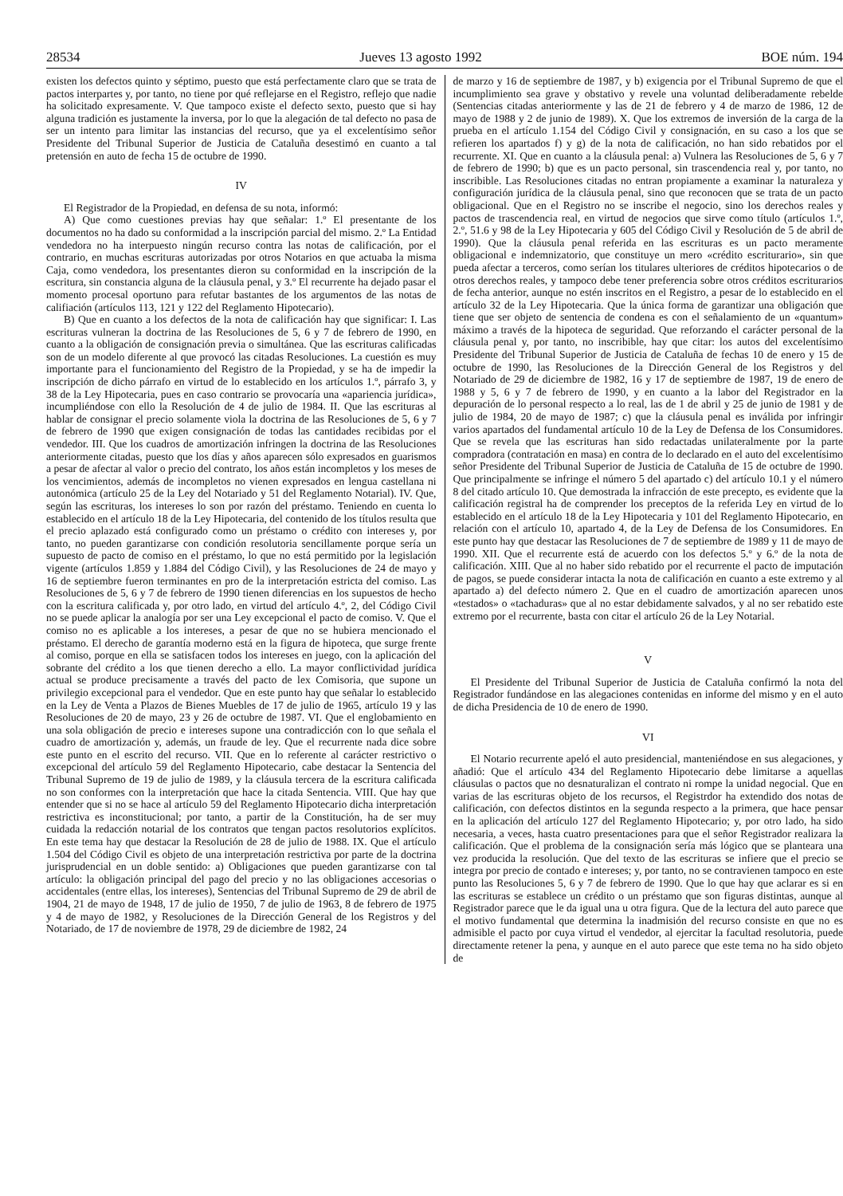28534 Jueves 13 agosto 1992 BOE núm. 194
existen los defectos quinto y séptimo, puesto que está perfectamente claro que se trata de pactos interpartes y, por tanto, no tiene por qué reflejarse en el Registro, reflejo que nadie ha solicitado expresamente. V. Que tampoco existe el defecto sexto, puesto que si hay alguna tradición es justamente la inversa, por lo que la alegación de tal defecto no pasa de ser un intento para limitar las instancias del recurso, que ya el excelentísimo señor Presidente del Tribunal Superior de Justicia de Cataluña desestimó en cuanto a tal pretensión en auto de fecha 15 de octubre de 1990.
IV
El Registrador de la Propiedad, en defensa de su nota, informó:
A) Que como cuestiones previas hay que señalar: 1.º El presentante de los documentos no ha dado su conformidad a la inscripción parcial del mismo. 2.º La Entidad vendedora no ha interpuesto ningún recurso contra las notas de calificación, por el contrario, en muchas escrituras autorizadas por otros Notarios en que actuaba la misma Caja, como vendedora, los presentantes dieron su conformidad en la inscripción de la escritura, sin constancia alguna de la cláusula penal, y 3.º El recurrente ha dejado pasar el momento procesal oportuno para refutar bastantes de los argumentos de las notas de califiación (artículos 113, 121 y 122 del Reglamento Hipotecario).
B) Que en cuanto a los defectos de la nota de calificación hay que significar: I. Las escrituras vulneran la doctrina de las Resoluciones de 5, 6 y 7 de febrero de 1990, en cuanto a la obligación de consignación previa o simultánea. Que las escrituras calificadas son de un modelo diferente al que provocó las citadas Resoluciones. La cuestión es muy importante para el funcionamiento del Registro de la Propiedad, y se ha de impedir la inscripción de dicho párrafo en virtud de lo establecido en los artículos 1.º, párrafo 3, y 38 de la Ley Hipotecaria, pues en caso contrario se provocaría una «apariencia jurídica», incumpliéndose con ello la Resolución de 4 de julio de 1984. II. Que las escrituras al hablar de consignar el precio solamente viola la doctrina de las Resoluciones de 5, 6 y 7 de febrero de 1990 que exigen consignación de todas las cantidades recibidas por el vendedor. III. Que los cuadros de amortización infringen la doctrina de las Resoluciones anteriormente citadas, puesto que los días y años aparecen sólo expresados en guarismos a pesar de afectar al valor o precio del contrato, los años están incompletos y los meses de los vencimientos, además de incompletos no vienen expresados en lengua castellana ni autonómica (artículo 25 de la Ley del Notariado y 51 del Reglamento Notarial). IV. Que, según las escrituras, los intereses lo son por razón del préstamo. Teniendo en cuenta lo establecido en el artículo 18 de la Ley Hipotecaria, del contenido de los títulos resulta que el precio aplazado está configurado como un préstamo o crédito con intereses y, por tanto, no pueden garantizarse con condición resolutoria sencillamente porque sería un supuesto de pacto de comiso en el préstamo, lo que no está permitido por la legislación vigente (artículos 1.859 y 1.884 del Código Civil), y las Resoluciones de 24 de mayo y 16 de septiembre fueron terminantes en pro de la interpretación estricta del comiso. Las Resoluciones de 5, 6 y 7 de febrero de 1990 tienen diferencias en los supuestos de hecho con la escritura calificada y, por otro lado, en virtud del artículo 4.º, 2, del Código Civil no se puede aplicar la analogía por ser una Ley excepcional el pacto de comiso. V. Que el comiso no es aplicable a los intereses, a pesar de que no se hubiera mencionado el préstamo. El derecho de garantía moderno está en la figura de hipoteca, que surge frente al comiso, porque en ella se satisfacen todos los intereses en juego, con la aplicación del sobrante del crédito a los que tienen derecho a ello. La mayor conflictividad jurídica actual se produce precisamente a través del pacto de lex Comisoria, que supone un privilegio excepcional para el vendedor. Que en este punto hay que señalar lo establecido en la Ley de Venta a Plazos de Bienes Muebles de 17 de julio de 1965, artículo 19 y las Resoluciones de 20 de mayo, 23 y 26 de octubre de 1987. VI. Que el englobamiento en una sola obligación de precio e intereses supone una contradicción con lo que señala el cuadro de amortización y, además, un fraude de ley. Que el recurrente nada dice sobre este punto en el escrito del recurso. VII. Que en lo referente al carácter restrictivo o excepcional del artículo 59 del Reglamento Hipotecario, cabe destacar la Sentencia del Tribunal Supremo de 19 de julio de 1989, y la cláusula tercera de la escritura calificada no son conformes con la interpretación que hace la citada Sentencia. VIII. Que hay que entender que si no se hace al artículo 59 del Reglamento Hipotecario dicha interpretación restrictiva es inconstitucional; por tanto, a partir de la Constitución, ha de ser muy cuidada la redacción notarial de los contratos que tengan pactos resolutorios explícitos. En este tema hay que destacar la Resolución de 28 de julio de 1988. IX. Que el artículo 1.504 del Código Civil es objeto de una interpretación restrictiva por parte de la doctrina jurisprudencial en un doble sentido: a) Obligaciones que pueden garantizarse con tal artículo: la obligación principal del pago del precio y no las obligaciones accesorias o accidentales (entre ellas, los intereses), Sentencias del Tribunal Supremo de 29 de abril de 1904, 21 de mayo de 1948, 17 de julio de 1950, 7 de julio de 1963, 8 de febrero de 1975 y 4 de mayo de 1982, y Resoluciones de la Dirección General de los Registros y del Notariado, de 17 de noviembre de 1978, 29 de diciembre de 1982, 24
de marzo y 16 de septiembre de 1987, y b) exigencia por el Tribunal Supremo de que el incumplimiento sea grave y obstativo y revele una voluntad deliberadamente rebelde (Sentencias citadas anteriormente y las de 21 de febrero y 4 de marzo de 1986, 12 de mayo de 1988 y 2 de junio de 1989). X. Que los extremos de inversión de la carga de la prueba en el artículo 1.154 del Código Civil y consignación, en su caso a los que se refieren los apartados f) y g) de la nota de calificación, no han sido rebatidos por el recurrente. XI. Que en cuanto a la cláusula penal: a) Vulnera las Resoluciones de 5, 6 y 7 de febrero de 1990; b) que es un pacto personal, sin trascendencia real y, por tanto, no inscribible. Las Resoluciones citadas no entran propiamente a examinar la naturaleza y configuración jurídica de la cláusula penal, sino que reconocen que se trata de un pacto obligacional. Que en el Registro no se inscribe el negocio, sino los derechos reales y pactos de trascendencia real, en virtud de negocios que sirve como título (artículos 1.º, 2.º, 51.6 y 98 de la Ley Hipotecaria y 605 del Código Civil y Resolución de 5 de abril de 1990). Que la cláusula penal referida en las escrituras es un pacto meramente obligacional e indemnizatorio, que constituye un mero «crédito escriturario», sin que pueda afectar a terceros, como serían los titulares ulteriores de créditos hipotecarios o de otros derechos reales, y tampoco debe tener preferencia sobre otros créditos escriturarios de fecha anterior, aunque no estén inscritos en el Registro, a pesar de lo establecido en el artículo 32 de la Ley Hipotecaria. Que la única forma de garantizar una obligación que tiene que ser objeto de sentencia de condena es con el señalamiento de un «quantum» máximo a través de la hipoteca de seguridad. Que reforzando el carácter personal de la cláusula penal y, por tanto, no inscribible, hay que citar: los autos del excelentísimo Presidente del Tribunal Superior de Justicia de Cataluña de fechas 10 de enero y 15 de octubre de 1990, las Resoluciones de la Dirección General de los Registros y del Notariado de 29 de diciembre de 1982, 16 y 17 de septiembre de 1987, 19 de enero de 1988 y 5, 6 y 7 de febrero de 1990, y en cuanto a la labor del Registrador en la depuración de lo personal respecto a lo real, las de 1 de abril y 25 de junio de 1981 y de julio de 1984, 20 de mayo de 1987; c) que la cláusula penal es inválida por infringir varios apartados del fundamental artículo 10 de la Ley de Defensa de los Consumidores. Que se revela que las escrituras han sido redactadas unilateralmente por la parte compradora (contratación en masa) en contra de lo declarado en el auto del excelentísimo señor Presidente del Tribunal Superior de Justicia de Cataluña de 15 de octubre de 1990. Que principalmente se infringe el número 5 del apartado c) del artículo 10.1 y el número 8 del citado artículo 10. Que demostrada la infracción de este precepto, es evidente que la calificación registral ha de comprender los preceptos de la referida Ley en virtud de lo establecido en el artículo 18 de la Ley Hipotecaria y 101 del Reglamento Hipotecario, en relación con el artículo 10, apartado 4, de la Ley de Defensa de los Consumidores. En este punto hay que destacar las Resoluciones de 7 de septiembre de 1989 y 11 de mayo de 1990. XII. Que el recurrente está de acuerdo con los defectos 5.º y 6.º de la nota de calificación. XIII. Que al no haber sido rebatido por el recurrente el pacto de imputación de pagos, se puede considerar intacta la nota de calificación en cuanto a este extremo y al apartado a) del defecto número 2. Que en el cuadro de amortización aparecen unos «testados» o «tachaduras» que al no estar debidamente salvados, y al no ser rebatido este extremo por el recurrente, basta con citar el artículo 26 de la Ley Notarial.
V
El Presidente del Tribunal Superior de Justicia de Cataluña confirmó la nota del Registrador fundándose en las alegaciones contenidas en informe del mismo y en el auto de dicha Presidencia de 10 de enero de 1990.
VI
El Notario recurrente apeló el auto presidencial, manteniéndose en sus alegaciones, y añadió: Que el artículo 434 del Reglamento Hipotecario debe limitarse a aquellas cláusulas o pactos que no desnaturalizan el contrato ni rompe la unidad negocial. Que en varias de las escrituras objeto de los recursos, el Registrdor ha extendido dos notas de calificación, con defectos distintos en la segunda respecto a la primera, que hace pensar en la aplicación del artículo 127 del Reglamento Hipotecario; y, por otro lado, ha sido necesaria, a veces, hasta cuatro presentaciones para que el señor Registrador realizara la calificación. Que el problema de la consignación sería más lógico que se plantearа una vez producida la resolución. Que del texto de las escrituras se infiere que el precio se integra por precio de contado e intereses; y, por tanto, no se contravienen tampoco en este punto las Resoluciones 5, 6 y 7 de febrero de 1990. Que lo que hay que aclarar es si en las escrituras se establece un crédito o un préstamo que son figuras distintas, aunque al Registrador parece que le da igual una u otra figura. Que de la lectura del auto parece que el motivo fundamental que determina la inadmisión del recurso consiste en que no es admisible el pacto por cuya virtud el vendedor, al ejercitar la facultad resolutoria, puede directamente retener la pena, y aunque en el auto parece que este tema no ha sido objeto de